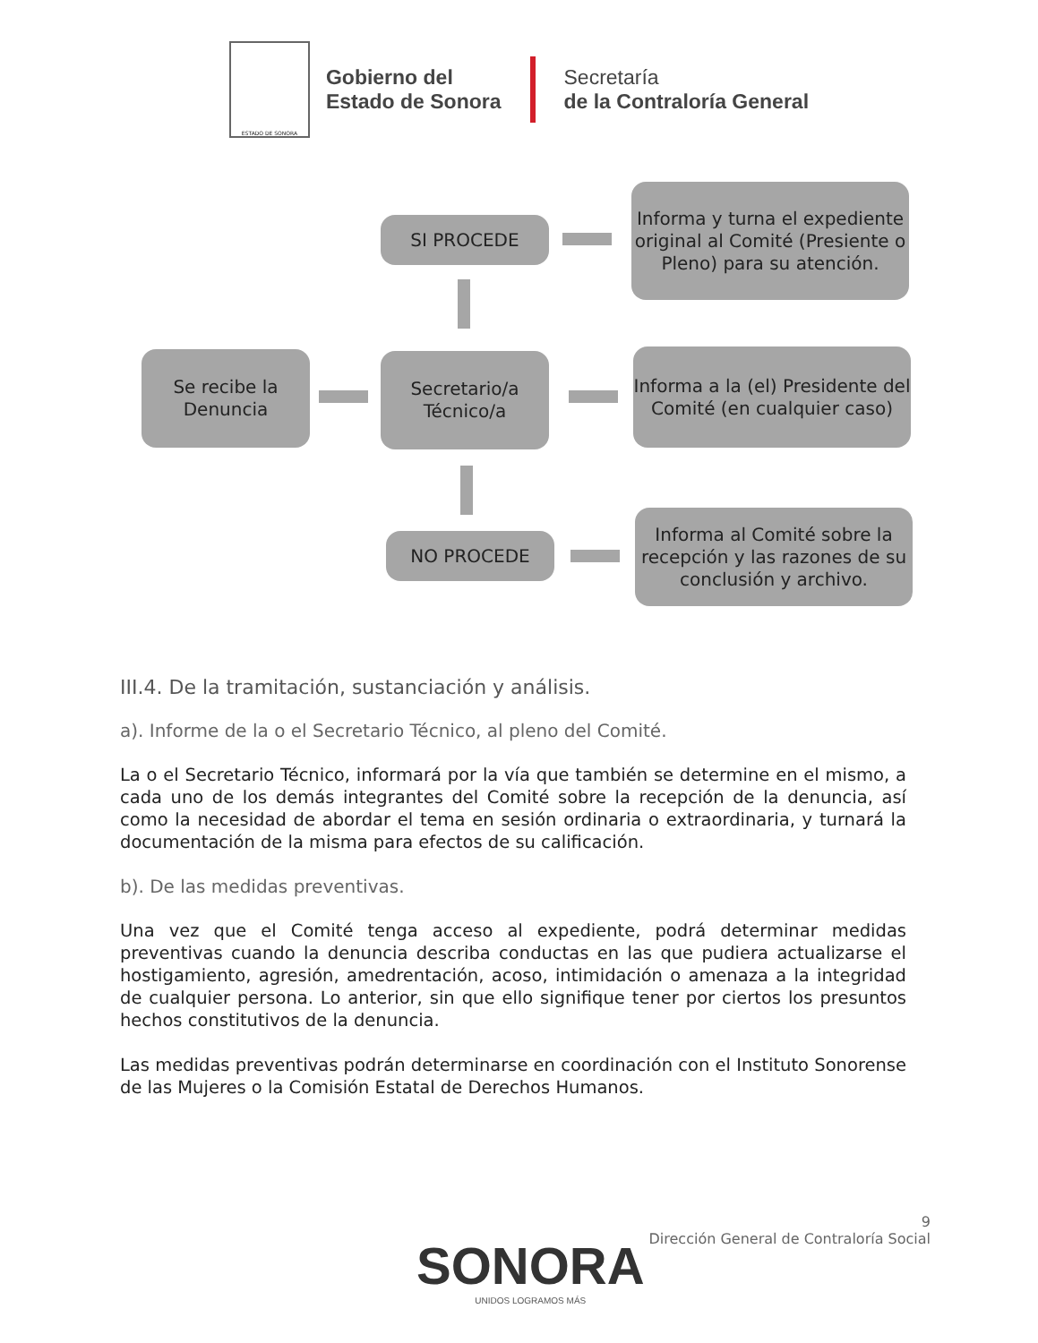ESTADO DE SONORA
Gobierno del
Estado de Sonora
Secretaría
de la Contraloría General
SI PROCEDE
Informa y turna el expediente original al Comité (Presiente o Pleno) para su atención.
Se recibe la Denuncia
Secretario/a Técnico/a
Informa a la (el) Presidente del Comité (en cualquier caso)
NO PROCEDE
Informa al Comité sobre la recepción y las razones de su conclusión y archivo.
III.4. De la tramitación, sustanciación y análisis.
a). Informe de la o el Secretario Técnico, al pleno del Comité.
La o el Secretario Técnico, informará por la vía que también se determine en el mismo, a cada uno de los demás integrantes del Comité sobre la recepción de la denuncia, así como la necesidad de abordar el tema en sesión ordinaria o extraordinaria, y turnará la documentación de la misma para efectos de su calificación.
b). De las medidas preventivas.
Una vez que el Comité tenga acceso al expediente, podrá determinar medidas preventivas cuando la denuncia describa conductas en las que pudiera actualizarse el hostigamiento, agresión, amedrentación, acoso, intimidación o amenaza a la integridad de cualquier persona. Lo anterior, sin que ello signifique tener por ciertos los presuntos hechos constitutivos de la denuncia.
Las medidas preventivas podrán determinarse en coordinación con el Instituto Sonorense de las Mujeres o la Comisión Estatal de Derechos Humanos.
9
Dirección General de Contraloría Social
SONORA
UNIDOS LOGRAMOS MÁS